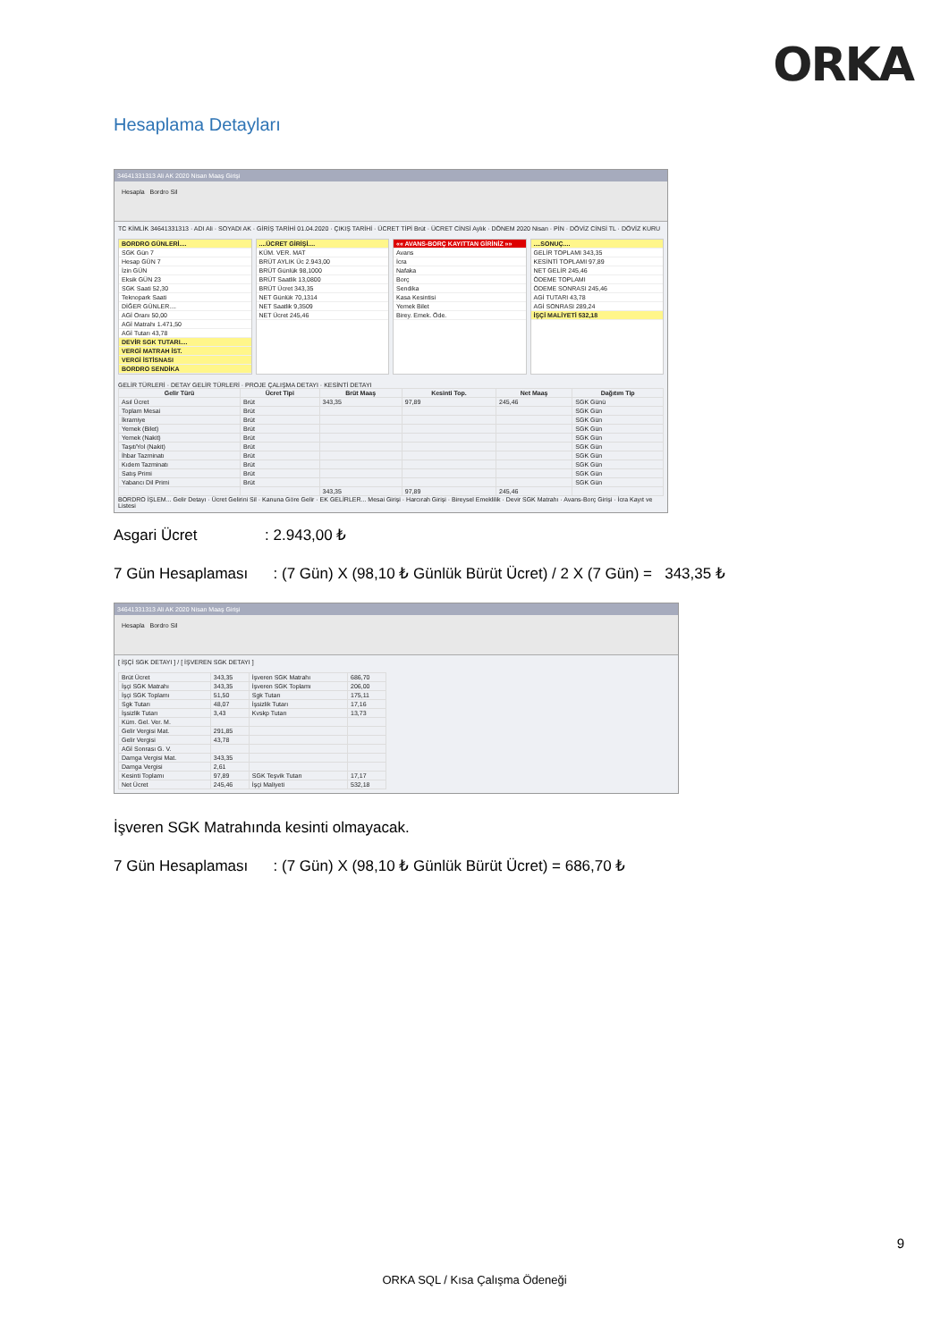ORKA
Hesaplama Detayları
34641331313 Ali AK 2020 Nisan Maaş Girişi
Hesapla Bordro Sil
TC KİMLİK 34641331313 · ADI Ali · SOYADI AK · GİRİŞ TARİHİ 01.04.2020 · ÇIKIŞ TARİHİ · ÜCRET TİPİ Brüt · ÜCRET CİNSİ Aylık · DÖNEM 2020 Nisan · PİN · DÖVİZ CİNSİ TL · DÖVİZ KURU
BORDRO GÜNLERİ....
SGK Gün 7
Hesap GÜN 7
İzin GÜN
Eksik GÜN 23
SGK Saati 52,30
Teknopark Saati
DİĞER GÜNLER....
AGİ Oranı 50,00
AGİ Matrahı 1.471,50
AGİ Tutarı 43,78
DEVİR SGK TUTARI....
VERGİ MATRAH İST.
VERGİ İSTİSNASI
BORDRO SENDİKA
....ÜCRET GİRİŞİ....
KÜM. VER. MAT
BRÜT AYLIK Üc 2.943,00
BRÜT Günlük 98,1000
BRÜT Saatlik 13,0800
BRÜT Ücret 343,35
NET Günlük 70,1314
NET Saatlik 9,3509
NET Ücret 245,46
«« AVANS-BORÇ KAYITTAN GİRİNİZ »»
Avans
İcra
Nafaka
Borç
Sendika
Kasa Kesintisi
Yemek Bilet
Birey. Emek. Öde.
....SONUÇ....
GELİR TOPLAMI 343,35
KESİNTİ TOPLAMI 97,89
NET GELİR 245,46
ÖDEME TOPLAMI
ÖDEME SONRASI 245,46
AGİ TUTARI 43,78
AGİ SONRASI 289,24
İŞÇİ MALİYETİ 532,18
GELİR TÜRLERİ · DETAY GELİR TÜRLERİ · PROJE ÇALIŞMA DETAYI · KESİNTİ DETAYI
| Gelir Türü | Ücret Tipi | Brüt Maaş | Kesinti Top. | Net Maaş | Dağıtım Tip |
| --- | --- | --- | --- | --- | --- |
| Asıl Ücret | Brüt | 343,35 | 97,89 | 245,46 | SGK Günü |
| Toplam Mesai | Brüt | | | | SGK Gün |
| İkramiye | Brüt | | | | SGK Gün |
| Yemek (Bilet) | Brüt | | | | SGK Gün |
| Yemek (Nakit) | Brüt | | | | SGK Gün |
| Taşıt/Yol (Nakit) | Brüt | | | | SGK Gün |
| İhbar Tazminatı | Brüt | | | | SGK Gün |
| Kıdem Tazminatı | Brüt | | | | SGK Gün |
| Satış Primi | Brüt | | | | SGK Gün |
| Yabancı Dil Primi | Brüt | | | | SGK Gün |
| | | 343,35 | 97,89 | 245,46 | |
BORDRO İŞLEM... Gelir Detayı · Ücret Gelirini Sil · Kanuna Göre Gelir · EK GELİRLER... Mesai Girişi · Harcırah Girişi · Bireysel Emeklilik · Devir SGK Matrahı · Avans-Borç Girişi · İcra Kayıt ve Listesi
Asgari Ücret : 2.943,00 ₺
7 Gün Hesaplaması : (7 Gün) X (98,10 ₺ Günlük Bürüt Ücret) / 2 X (7 Gün) = 343,35 ₺
34641331313 Ali AK 2020 Nisan Maaş Girişi
Hesapla Bordro Sil
[ İŞÇİ SGK DETAYI ] / [ İŞVEREN SGK DETAYI ]
| Brüt Ücret | 343,35 | İşveren SGK Matrahı | 686,70 |
| İşçi SGK Matrahı | 343,35 | İşveren SGK Toplamı | 206,00 |
| İşçi SGK Toplamı | 51,50 | Sgk Tutarı | 175,11 |
| Sgk Tutarı | 48,07 | İşsizlik Tutarı | 17,16 |
| İşsizlik Tutarı | 3,43 | Kvskp Tutarı | 13,73 |
| Küm. Gel. Ver. M. | | | |
| Gelir Vergisi Mat. | 291,85 | | |
| Gelir Vergisi | 43,78 | | |
| AGİ Sonrası G. V. | | | |
| Damga Vergisi Mat. | 343,35 | | |
| Damga Vergisi | 2,61 | | |
| Kesinti Toplamı | 97,89 | SGK Teşvik Tutarı | 17,17 |
| Net Ücret | 245,46 | İşçi Maliyeti | 532,18 |
İşveren SGK Matrahında kesinti olmayacak.
7 Gün Hesaplaması : (7 Gün) X (98,10 ₺ Günlük Bürüt Ücret) = 686,70 ₺
9
ORKA SQL / Kısa Çalışma Ödeneği